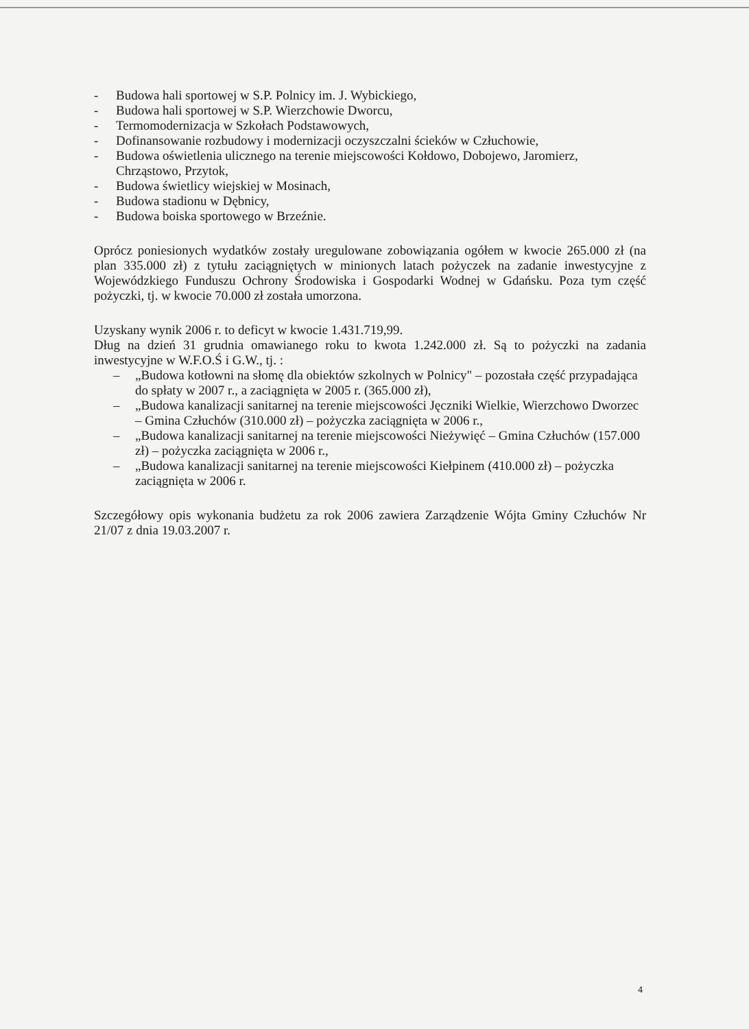- Budowa hali sportowej w S.P. Polnicy im. J. Wybickiego,
- Budowa hali sportowej w S.P. Wierzchowie Dworcu,
- Termomodernizacja w Szkołach Podstawowych,
- Dofinansowanie rozbudowy i modernizacji oczyszczalni ścieków w Człuchowie,
- Budowa oświetlenia ulicznego na terenie miejscowości Kołdowo, Dobojewo, Jaromierz, Chrząstowo, Przytok,
- Budowa świetlicy wiejskiej w Mosinach,
- Budowa stadionu w Dębnicy,
- Budowa boiska sportowego w Brzeźnie.
Oprócz poniesionych wydatków zostały uregulowane zobowiązania ogółem w kwocie 265.000 zł (na plan 335.000 zł) z tytułu zaciągniętych w minionych latach pożyczek na zadanie inwestycyjne z Wojewódzkiego Funduszu Ochrony Środowiska i Gospodarki Wodnej w Gdańsku. Poza tym część pożyczki, tj. w kwocie 70.000 zł została umorzona.
Uzyskany wynik 2006 r. to deficyt w kwocie 1.431.719,99.
Dług na dzień 31 grudnia omawianego roku to kwota 1.242.000 zł. Są to pożyczki na zadania inwestycyjne w W.F.O.Ś i G.W., tj. :
– „Budowa kotłowni na słomę dla obiektów szkolnych w Polnicy" – pozostała część przypadająca do spłaty w 2007 r., a zaciągnięta w 2005 r. (365.000 zł),
– „Budowa kanalizacji sanitarnej na terenie miejscowości Jęczniki Wielkie, Wierzchowo Dworzec – Gmina Człuchów (310.000 zł) – pożyczka zaciągnięta w 2006 r.,
– „Budowa kanalizacji sanitarnej na terenie miejscowości Nieżywięć – Gmina Człuchów (157.000 zł) – pożyczka zaciągnięta w 2006 r.,
– „Budowa kanalizacji sanitarnej na terenie miejscowości Kiełpinem (410.000 zł) – pożyczka zaciągnięta w 2006 r.
Szczegółowy opis wykonania budżetu za rok 2006 zawiera Zarządzenie Wójta Gminy Człuchów Nr 21/07 z dnia 19.03.2007 r.
4